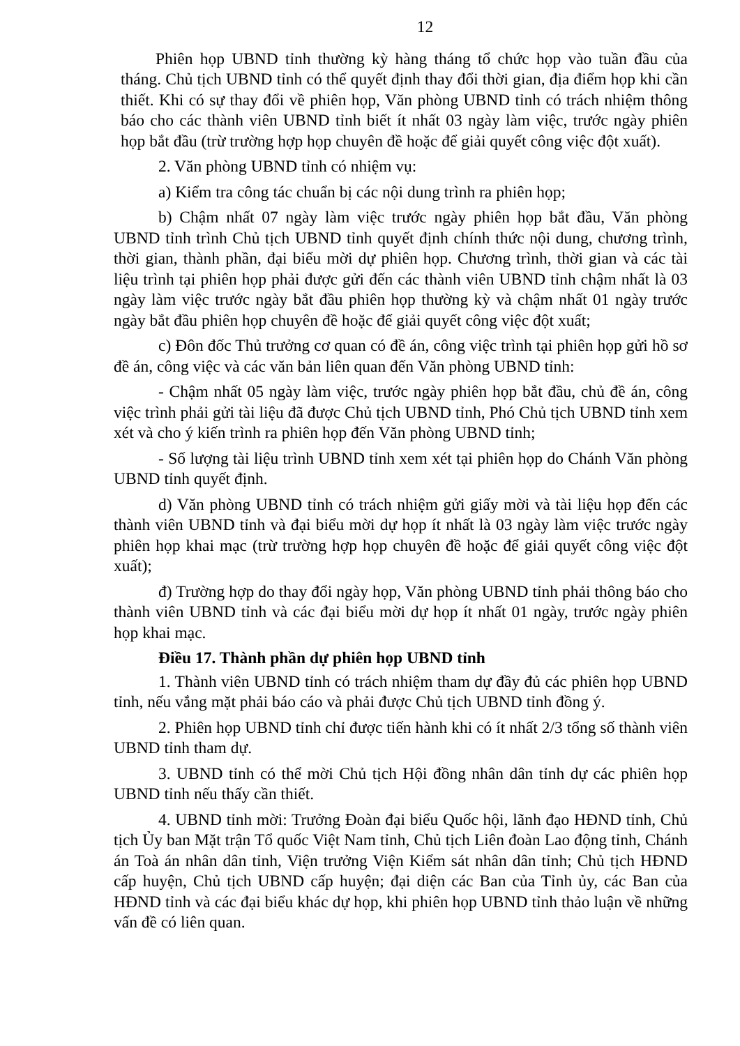12
Phiên họp UBND tỉnh thường kỳ hàng tháng tổ chức họp vào tuần đầu của tháng. Chủ tịch UBND tỉnh có thể quyết định thay đổi thời gian, địa điểm họp khi cần thiết. Khi có sự thay đổi về phiên họp, Văn phòng UBND tỉnh có trách nhiệm thông báo cho các thành viên UBND tỉnh biết ít nhất 03 ngày làm việc, trước ngày phiên họp bắt đầu (trừ trường hợp họp chuyên đề hoặc để giải quyết công việc đột xuất).
2. Văn phòng UBND tỉnh có nhiệm vụ:
a) Kiểm tra công tác chuẩn bị các nội dung trình ra phiên họp;
b) Chậm nhất 07 ngày làm việc trước ngày phiên họp bắt đầu, Văn phòng UBND tỉnh trình Chủ tịch UBND tỉnh quyết định chính thức nội dung, chương trình, thời gian, thành phần, đại biểu mời dự phiên họp. Chương trình, thời gian và các tài liệu trình tại phiên họp phải được gửi đến các thành viên UBND tỉnh chậm nhất là 03 ngày làm việc trước ngày bắt đầu phiên họp thường kỳ và chậm nhất 01 ngày trước ngày bắt đầu phiên họp chuyên đề hoặc để giải quyết công việc đột xuất;
c) Đôn đốc Thủ trưởng cơ quan có đề án, công việc trình tại phiên họp gửi hồ sơ đề án, công việc và các văn bản liên quan đến Văn phòng UBND tỉnh:
- Chậm nhất 05 ngày làm việc, trước ngày phiên họp bắt đầu, chủ đề án, công việc trình phải gửi tài liệu đã được Chủ tịch UBND tỉnh, Phó Chủ tịch UBND tỉnh xem xét và cho ý kiến trình ra phiên họp đến Văn phòng UBND tỉnh;
- Số lượng tài liệu trình UBND tỉnh xem xét tại phiên họp do Chánh Văn phòng UBND tỉnh quyết định.
d) Văn phòng UBND tỉnh có trách nhiệm gửi giấy mời và tài liệu họp đến các thành viên UBND tỉnh và đại biểu mời dự họp ít nhất là 03 ngày làm việc trước ngày phiên họp khai mạc (trừ trường hợp họp chuyên đề hoặc để giải quyết công việc đột xuất);
đ) Trường hợp do thay đổi ngày họp, Văn phòng UBND tỉnh phải thông báo cho thành viên UBND tỉnh và các đại biểu mời dự họp ít nhất 01 ngày, trước ngày phiên họp khai mạc.
Điều 17. Thành phần dự phiên họp UBND tỉnh
1. Thành viên UBND tỉnh có trách nhiệm tham dự đầy đủ các phiên họp UBND tỉnh, nếu vắng mặt phải báo cáo và phải được Chủ tịch UBND tỉnh đồng ý.
2. Phiên họp UBND tỉnh chỉ được tiến hành khi có ít nhất 2/3 tổng số thành viên UBND tỉnh tham dự.
3. UBND tỉnh có thể mời Chủ tịch Hội đồng nhân dân tỉnh dự các phiên họp UBND tỉnh nếu thấy cần thiết.
4. UBND tỉnh mời: Trưởng Đoàn đại biểu Quốc hội, lãnh đạo HĐND tỉnh, Chủ tịch Ủy ban Mặt trận Tổ quốc Việt Nam tỉnh, Chủ tịch Liên đoàn Lao động tỉnh, Chánh án Toà án nhân dân tỉnh, Viện trưởng Viện Kiểm sát nhân dân tỉnh; Chủ tịch HĐND cấp huyện, Chủ tịch UBND cấp huyện; đại diện các Ban của Tỉnh ủy, các Ban của HĐND tỉnh và các đại biểu khác dự họp, khi phiên họp UBND tỉnh thảo luận về những vấn đề có liên quan.